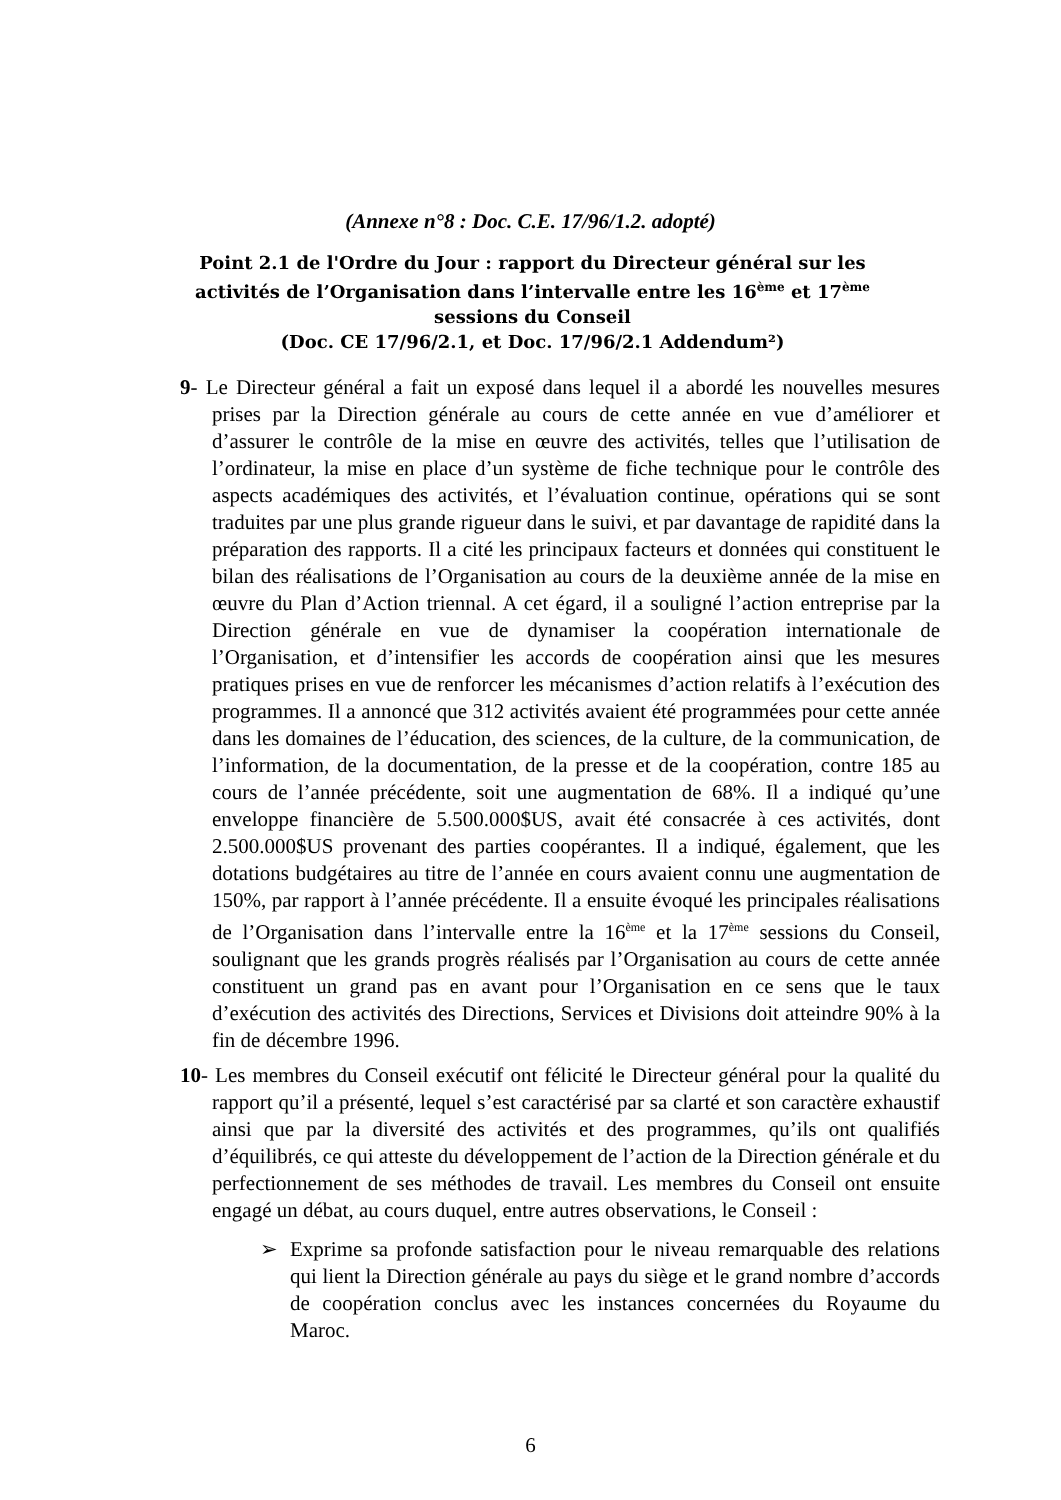(Annexe n°8 : Doc. C.E. 17/96/1.2. adopté)
Point 2.1 de l'Ordre du Jour : rapport du Directeur général sur les activités de l’Organisation dans l’intervalle entre les 16<sup>ème</sup> et 17<sup>ème</sup> sessions du Conseil
(Doc. CE 17/96/2.1, et Doc. 17/96/2.1 Addendum²)
9- Le Directeur général a fait un exposé dans lequel il a abordé les nouvelles mesures prises par la Direction générale au cours de cette année en vue d’améliorer et d’assurer le contrôle de la mise en œuvre des activités, telles que l’utilisation de l’ordinateur, la mise en place d’un système de fiche technique pour le contrôle des aspects académiques des activités, et l’évaluation continue, opérations qui se sont traduites par une plus grande rigueur dans le suivi, et par davantage de rapidité dans la préparation des rapports. Il a cité les principaux facteurs et données qui constituent le bilan des réalisations de l’Organisation au cours de la deuxième année de la mise en œuvre du Plan d’Action triennal. A cet égard, il a souligné l’action entreprise par la Direction générale en vue de dynamiser la coopération internationale de l’Organisation, et d’intensifier les accords de coopération ainsi que les mesures pratiques prises en vue de renforcer les mécanismes d’action relatifs à l’exécution des programmes. Il a annoncé que 312 activités avaient été programmées pour cette année dans les domaines de l’éducation, des sciences, de la culture, de la communication, de l’information, de la documentation, de la presse et de la coopération, contre 185 au cours de l’année précédente, soit une augmentation de 68%. Il a indiqué qu’une enveloppe financière de 5.500.000$US, avait été consacrée à ces activités, dont 2.500.000$US provenant des parties coopérantes. Il a indiqué, également, que les dotations budgétaires au titre de l’année en cours avaient connu une augmentation de 150%, par rapport à l’année précédente. Il a ensuite évoqué les principales réalisations de l’Organisation dans l’intervalle entre la 16<sup>ème</sup> et la 17<sup>ème</sup> sessions du Conseil, soulignant que les grands progrès réalisés par l’Organisation au cours de cette année constituent un grand pas en avant pour l’Organisation en ce sens que le taux d’exécution des activités des Directions, Services et Divisions doit atteindre 90% à la fin de décembre 1996.
10- Les membres du Conseil exécutif ont félicité le Directeur général pour la qualité du rapport qu’il a présenté, lequel s’est caractérisé par sa clarté et son caractère exhaustif ainsi que par la diversité des activités et des programmes, qu’ils ont qualifiés d’équilibrés, ce qui atteste du développement de l’action de la Direction générale et du perfectionnement de ses méthodes de travail. Les membres du Conseil ont ensuite engagé un débat, au cours duquel, entre autres observations, le Conseil :
➢ Exprime sa profonde satisfaction pour le niveau remarquable des relations qui lient la Direction générale au pays du siège et le grand nombre d’accords de coopération conclus avec les instances concernées du Royaume du Maroc.
6